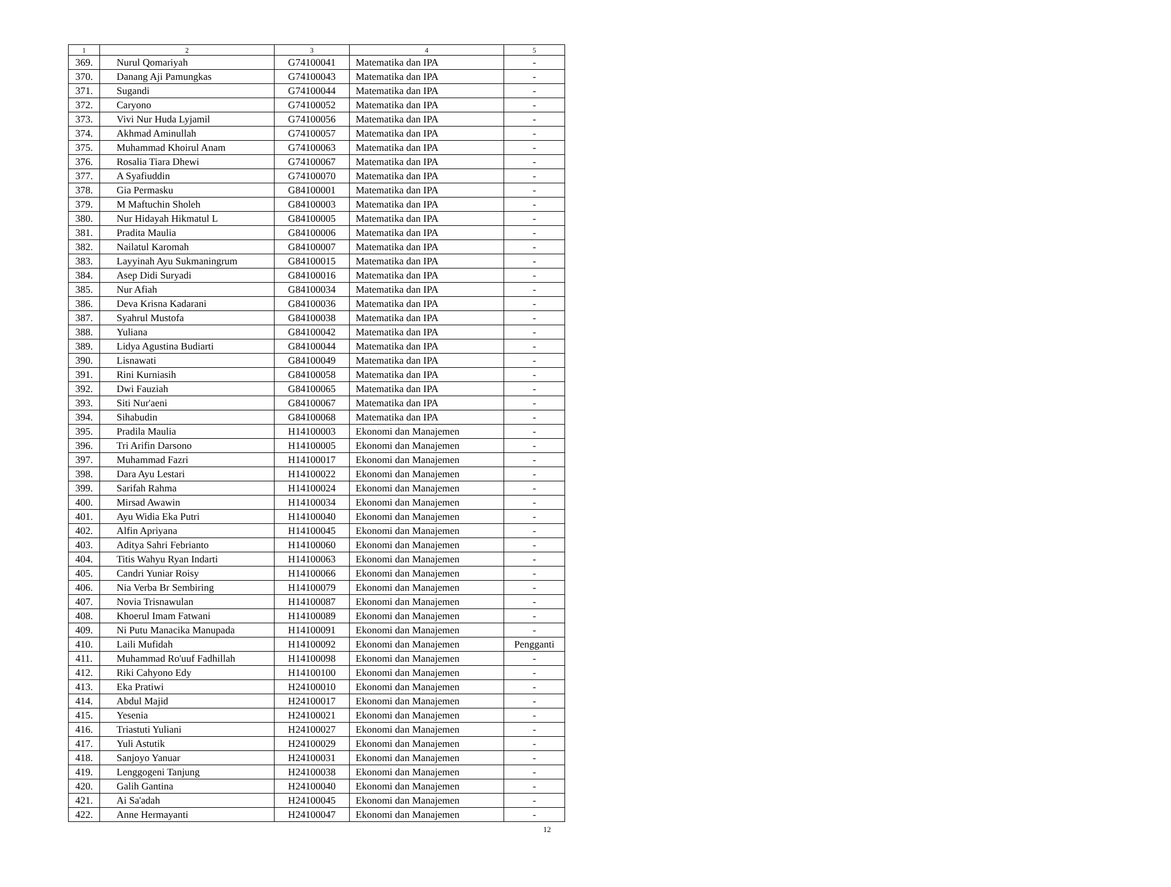| 1 | 2 | 3 | 4 | 5 |
| --- | --- | --- | --- | --- |
| 369. | Nurul Qomariyah | G74100041 | Matematika dan IPA | - |
| 370. | Danang Aji Pamungkas | G74100043 | Matematika dan IPA | - |
| 371. | Sugandi | G74100044 | Matematika dan IPA | - |
| 372. | Caryono | G74100052 | Matematika dan IPA | - |
| 373. | Vivi Nur Huda Lyjamil | G74100056 | Matematika dan IPA | - |
| 374. | Akhmad Aminullah | G74100057 | Matematika dan IPA | - |
| 375. | Muhammad Khoirul Anam | G74100063 | Matematika dan IPA | - |
| 376. | Rosalia Tiara Dhewi | G74100067 | Matematika dan IPA | - |
| 377. | A Syafiuddin | G74100070 | Matematika dan IPA | - |
| 378. | Gia Permasku | G84100001 | Matematika dan IPA | - |
| 379. | M Maftuchin Sholeh | G84100003 | Matematika dan IPA | - |
| 380. | Nur Hidayah Hikmatul L | G84100005 | Matematika dan IPA | - |
| 381. | Pradita Maulia | G84100006 | Matematika dan IPA | - |
| 382. | Nailatul Karomah | G84100007 | Matematika dan IPA | - |
| 383. | Layyinah Ayu Sukmaningrum | G84100015 | Matematika dan IPA | - |
| 384. | Asep Didi Suryadi | G84100016 | Matematika dan IPA | - |
| 385. | Nur Afiah | G84100034 | Matematika dan IPA | - |
| 386. | Deva Krisna Kadarani | G84100036 | Matematika dan IPA | - |
| 387. | Syahrul Mustofa | G84100038 | Matematika dan IPA | - |
| 388. | Yuliana | G84100042 | Matematika dan IPA | - |
| 389. | Lidya Agustina Budiarti | G84100044 | Matematika dan IPA | - |
| 390. | Lisnawati | G84100049 | Matematika dan IPA | - |
| 391. | Rini Kurniasih | G84100058 | Matematika dan IPA | - |
| 392. | Dwi Fauziah | G84100065 | Matematika dan IPA | - |
| 393. | Siti Nur'aeni | G84100067 | Matematika dan IPA | - |
| 394. | Sihabudin | G84100068 | Matematika dan IPA | - |
| 395. | Pradila Maulia | H14100003 | Ekonomi dan Manajemen | - |
| 396. | Tri Arifin Darsono | H14100005 | Ekonomi dan Manajemen | - |
| 397. | Muhammad Fazri | H14100017 | Ekonomi dan Manajemen | - |
| 398. | Dara Ayu Lestari | H14100022 | Ekonomi dan Manajemen | - |
| 399. | Sarifah Rahma | H14100024 | Ekonomi dan Manajemen | - |
| 400. | Mirsad Awawin | H14100034 | Ekonomi dan Manajemen | - |
| 401. | Ayu Widia Eka Putri | H14100040 | Ekonomi dan Manajemen | - |
| 402. | Alfin Apriyana | H14100045 | Ekonomi dan Manajemen | - |
| 403. | Aditya Sahri Febrianto | H14100060 | Ekonomi dan Manajemen | - |
| 404. | Titis Wahyu Ryan Indarti | H14100063 | Ekonomi dan Manajemen | - |
| 405. | Candri Yuniar Roisy | H14100066 | Ekonomi dan Manajemen | - |
| 406. | Nia Verba Br Sembiring | H14100079 | Ekonomi dan Manajemen | - |
| 407. | Novia Trisnawulan | H14100087 | Ekonomi dan Manajemen | - |
| 408. | Khoerul Imam Fatwani | H14100089 | Ekonomi dan Manajemen | - |
| 409. | Ni Putu Manacika Manupada | H14100091 | Ekonomi dan Manajemen | - |
| 410. | Laili Mufidah | H14100092 | Ekonomi dan Manajemen | Pengganti |
| 411. | Muhammad Ro'uuf Fadhillah | H14100098 | Ekonomi dan Manajemen | - |
| 412. | Riki Cahyono Edy | H14100100 | Ekonomi dan Manajemen | - |
| 413. | Eka Pratiwi | H24100010 | Ekonomi dan Manajemen | - |
| 414. | Abdul Majid | H24100017 | Ekonomi dan Manajemen | - |
| 415. | Yesenia | H24100021 | Ekonomi dan Manajemen | - |
| 416. | Triastuti Yuliani | H24100027 | Ekonomi dan Manajemen | - |
| 417. | Yuli Astutik | H24100029 | Ekonomi dan Manajemen | - |
| 418. | Sanjoyo Yanuar | H24100031 | Ekonomi dan Manajemen | - |
| 419. | Lenggogeni Tanjung | H24100038 | Ekonomi dan Manajemen | - |
| 420. | Galih Gantina | H24100040 | Ekonomi dan Manajemen | - |
| 421. | Ai Sa'adah | H24100045 | Ekonomi dan Manajemen | - |
| 422. | Anne Hermayanti | H24100047 | Ekonomi dan Manajemen | - |
12